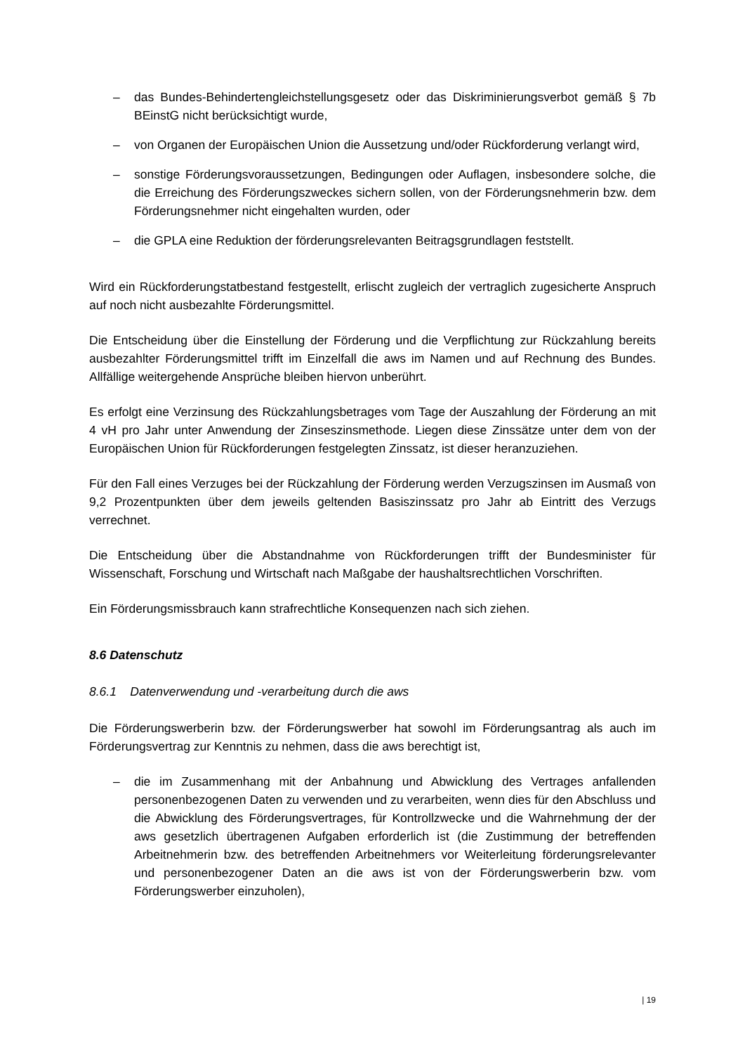– das Bundes-Behindertengleichstellungsgesetz oder das Diskriminierungsverbot gemäß § 7b BEinstG nicht berücksichtigt wurde,
– von Organen der Europäischen Union die Aussetzung und/oder Rückforderung verlangt wird,
– sonstige Förderungsvoraussetzungen, Bedingungen oder Auflagen, insbesondere solche, die die Erreichung des Förderungszweckes sichern sollen, von der Förderungsnehmerin bzw. dem Förderungsnehmer nicht eingehalten wurden, oder
– die GPLA eine Reduktion der förderungsrelevanten Beitragsgrundlagen feststellt.
Wird ein Rückforderungstatbestand festgestellt, erlischt zugleich der vertraglich zugesicherte Anspruch auf noch nicht ausbezahlte Förderungsmittel.
Die Entscheidung über die Einstellung der Förderung und die Verpflichtung zur Rückzahlung bereits ausbezahlter Förderungsmittel trifft im Einzelfall die aws im Namen und auf Rechnung des Bundes. Allfällige weitergehende Ansprüche bleiben hiervon unberührt.
Es erfolgt eine Verzinsung des Rückzahlungsbetrages vom Tage der Auszahlung der Förderung an mit 4 vH pro Jahr unter Anwendung der Zinseszinsmethode. Liegen diese Zinssätze unter dem von der Europäischen Union für Rückforderungen festgelegten Zinssatz, ist dieser heranzuziehen.
Für den Fall eines Verzuges bei der Rückzahlung der Förderung werden Verzugszinsen im Ausmaß von 9,2 Prozentpunkten über dem jeweils geltenden Basiszinssatz pro Jahr ab Eintritt des Verzugs verrechnet.
Die Entscheidung über die Abstandnahme von Rückforderungen trifft der Bundesminister für Wissenschaft, Forschung und Wirtschaft nach Maßgabe der haushaltsrechtlichen Vorschriften.
Ein Förderungsmissbrauch kann strafrechtliche Konsequenzen nach sich ziehen.
8.6 Datenschutz
8.6.1 Datenverwendung und -verarbeitung durch die aws
Die Förderungswerberin bzw. der Förderungswerber hat sowohl im Förderungsantrag als auch im Förderungsvertrag zur Kenntnis zu nehmen, dass die aws berechtigt ist,
– die im Zusammenhang mit der Anbahnung und Abwicklung des Vertrages anfallenden personenbezogenen Daten zu verwenden und zu verarbeiten, wenn dies für den Abschluss und die Abwicklung des Förderungsvertrages, für Kontrollzwecke und die Wahrnehmung der der aws gesetzlich übertragenen Aufgaben erforderlich ist (die Zustimmung der betreffenden Arbeitnehmerin bzw. des betreffenden Arbeitnehmers vor Weiterleitung förderungsrelevanter und personenbezogener Daten an die aws ist von der Förderungswerberin bzw. vom Förderungswerber einzuholen),
| 19